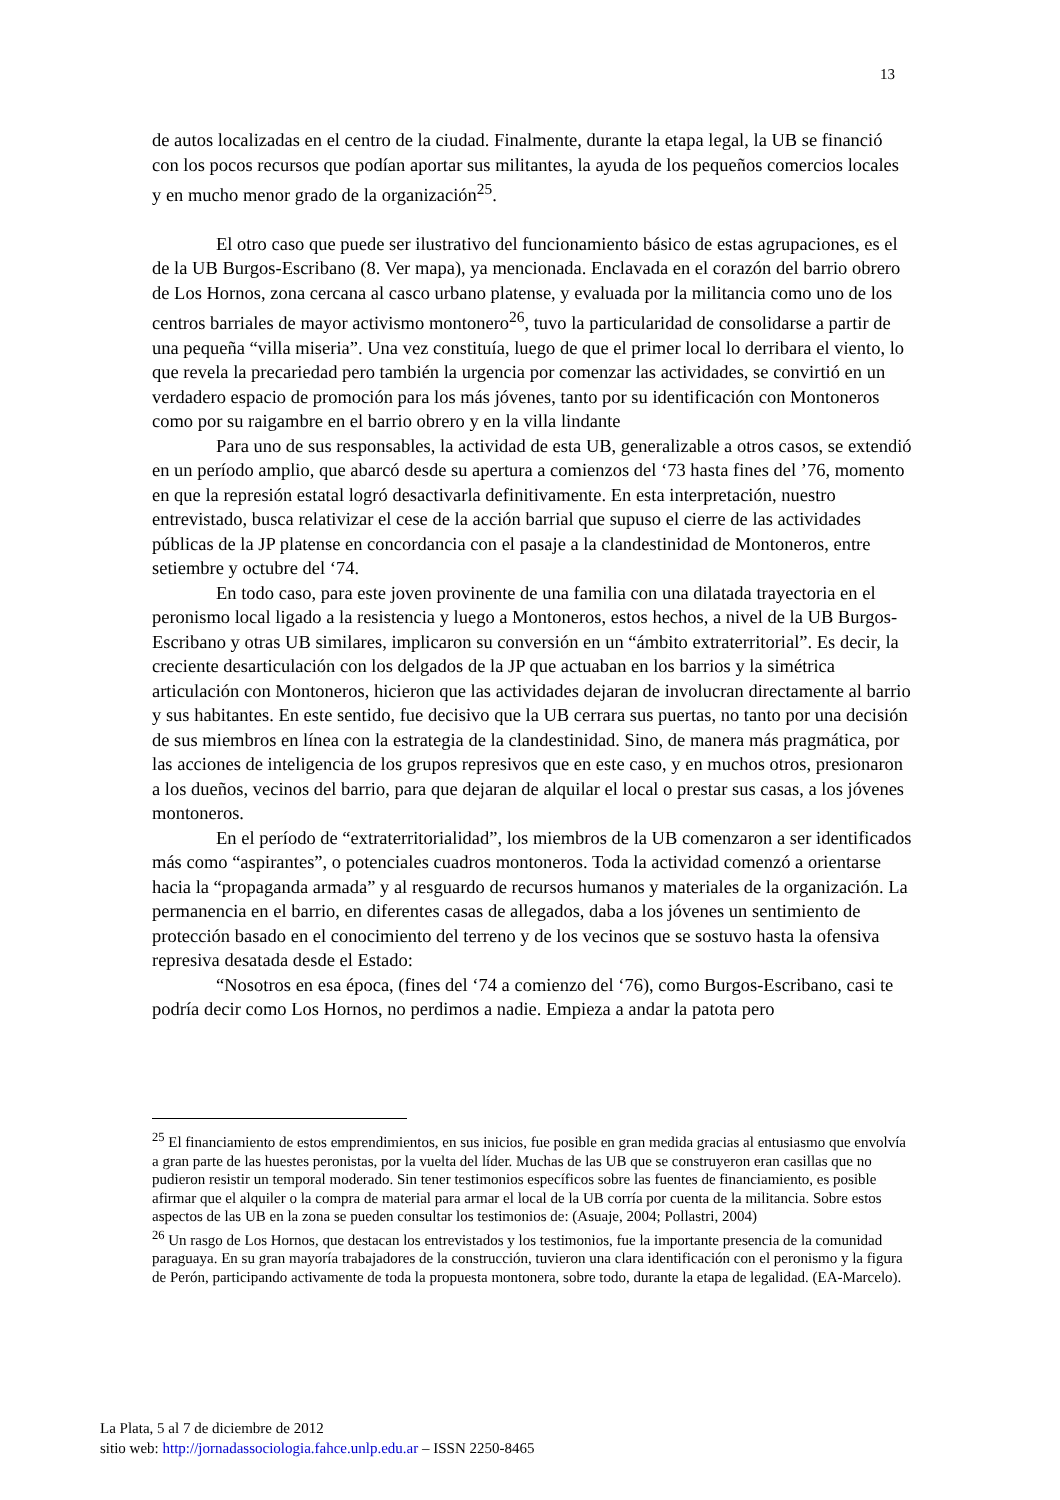13
de autos localizadas en el centro de la ciudad. Finalmente, durante la etapa legal, la UB se financió con los pocos recursos que podían aportar sus militantes, la ayuda de los pequeños comercios locales y en mucho menor grado de la organización<sup>25</sup>.
El otro caso que puede ser ilustrativo del funcionamiento básico de estas agrupaciones, es el de la UB Burgos-Escribano (8. Ver mapa), ya mencionada. Enclavada en el corazón del barrio obrero de Los Hornos, zona cercana al casco urbano platense, y evaluada por la militancia como uno de los centros barriales de mayor activismo montonero<sup>26</sup>, tuvo la particularidad de consolidarse a partir de una pequeña “villa miseria”. Una vez constituía, luego de que el primer local lo derribara el viento, lo que revela la precariedad pero también la urgencia por comenzar las actividades, se convirtió en un verdadero espacio de promoción para los más jóvenes, tanto por su identificación con Montoneros como por su raigambre en el barrio obrero y en la villa lindante
Para uno de sus responsables, la actividad de esta UB, generalizable a otros casos, se extendió en un período amplio, que abarcó desde su apertura a comienzos del ‘73 hasta fines del ’76, momento en que la represión estatal logró desactivarla definitivamente. En esta interpretación, nuestro entrevistado, busca relativizar el cese de la acción barrial que supuso el cierre de las actividades públicas de la JP platense en concordancia con el pasaje a la clandestinidad de Montoneros, entre setiembre y octubre del ‘74.
En todo caso, para este joven provinente de una familia con una dilatada trayectoria en el peronismo local ligado a la resistencia y luego a Montoneros, estos hechos, a nivel de la UB Burgos-Escribano y otras UB similares, implicaron su conversión en un “ámbito extraterritorial”. Es decir, la creciente desarticulación con los delgados de la JP que actuaban en los barrios y la simétrica articulación con Montoneros, hicieron que las actividades dejaran de involucran directamente al barrio y sus habitantes. En este sentido, fue decisivo que la UB cerrara sus puertas, no tanto por una decisión de sus miembros en línea con la estrategia de la clandestinidad. Sino, de manera más pragmática, por las acciones de inteligencia de los grupos represivos que en este caso, y en muchos otros, presionaron a los dueños, vecinos del barrio, para que dejaran de alquilar el local o prestar sus casas, a los jóvenes montoneros.
En el período de “extraterritorialidad”, los miembros de la UB comenzaron a ser identificados más como “aspirantes”, o potenciales cuadros montoneros. Toda la actividad comenzó a orientarse hacia la “propaganda armada” y al resguardo de recursos humanos y materiales de la organización. La permanencia en el barrio, en diferentes casas de allegados, daba a los jóvenes un sentimiento de protección basado en el conocimiento del terreno y de los vecinos que se sostuvo hasta la ofensiva represiva desatada desde el Estado:
“Nosotros en esa época, (fines del ‘74 a comienzo del ‘76), como Burgos-Escribano, casi te podría decir como Los Hornos, no perdimos a nadie. Empieza a andar la patota pero
<sup>25</sup> El financiamiento de estos emprendimientos, en sus inicios, fue posible en gran medida gracias al entusiasmo que envolvía a gran parte de las huestes peronistas, por la vuelta del líder. Muchas de las UB que se construyeron eran casillas que no pudieron resistir un temporal moderado. Sin tener testimonios específicos sobre las fuentes de financiamiento, es posible afirmar que el alquiler o la compra de material para armar el local de la UB corría por cuenta de la militancia. Sobre estos aspectos de las UB en la zona se pueden consultar los testimonios de: (Asuaje, 2004; Pollastri, 2004)
<sup>26</sup> Un rasgo de Los Hornos, que destacan los entrevistados y los testimonios, fue la importante presencia de la comunidad paraguaya. En su gran mayoría trabajadores de la construcción, tuvieron una clara identificación con el peronismo y la figura de Perón, participando activamente de toda la propuesta montonera, sobre todo, durante la etapa de legalidad. (EA-Marcelo).
La Plata, 5 al 7 de diciembre de 2012
sitio web: http://jornadassociologia.fahce.unlp.edu.ar – ISSN 2250-8465